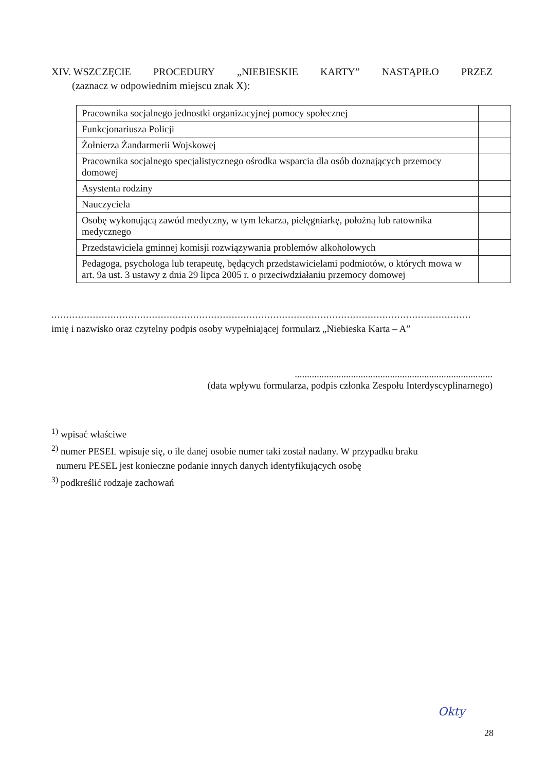XIV. WSZCZĘCIE PROCEDURY „NIEBIESKIE KARTY” NASTĄPIŁO PRZEZ
(zaznacz w odpowiednim miejscu znak X):
| Pracownika socjalnego jednostki organizacyjnej pomocy społecznej | |
| Funkcjonariusza Policji | |
| Żołnierza Żandarmerii Wojskowej | |
| Pracownika socjalnego specjalistycznego ośrodka wsparcia dla osób doznających przemocy domowej | |
| Asystenta rodziny | |
| Nauczyciela | |
| Osobę wykonującą zawód medyczny, w tym lekarza, pielęgniarkę, położną lub ratownika medycznego | |
| Przedstawiciela gminnej komisji rozwiązywania problemów alkoholowych | |
| Pedagoga, psychologa lub terapeutę, będących przedstawicielami podmiotów, o których mowa w art. 9a ust. 3 ustawy z dnia 29 lipca 2005 r. o przeciwdziałaniu przemocy domowej | |
..............................................................................................................................................
imię i nazwisko oraz czytelny podpis osoby wypełniającej formularz „Niebieska Karta – A”
.................................................................................
(data wpływu formularza, podpis członka Zespołu Interdyscyplinarnego)
<sup>1)</sup> wpisać właściwe
<sup>2)</sup> numer PESEL wpisuje się, o ile danej osobie numer taki został nadany. W przypadku braku
numeru PESEL jest konieczne podanie innych danych identyfikujących osobę
<sup>3)</sup> podkreślić rodzaje zachowań
Okty
28